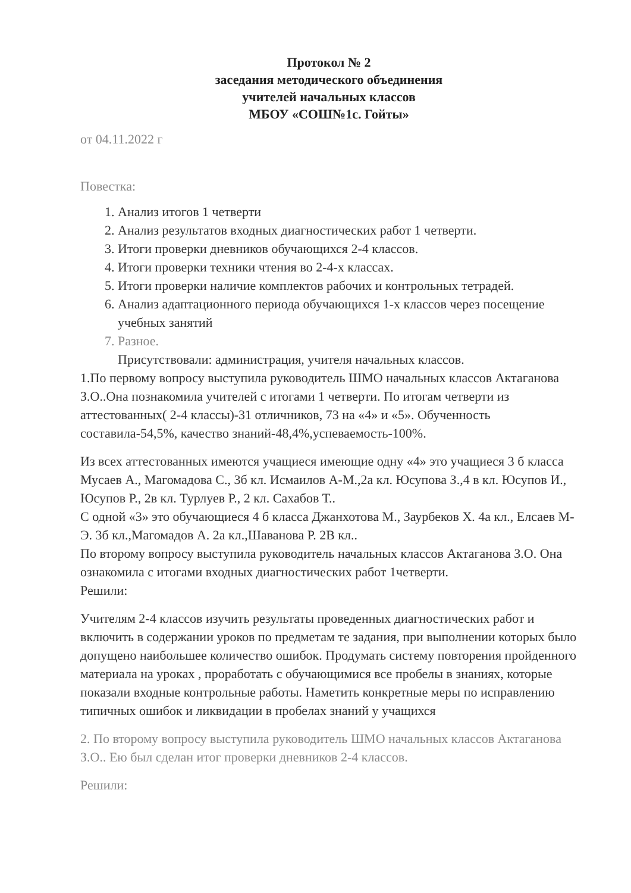Протокол № 2
заседания методического объединения
учителей начальных классов
МБОУ «СОШ№1с. Гойты»
от 04.11.2022 г
Повестка:
1. Анализ итогов 1 четверти
2. Анализ результатов входных диагностических работ 1 четверти.
3. Итоги проверки дневников обучающихся 2-4 классов.
4. Итоги проверки техники чтения во 2-4-х классах.
5. Итоги проверки наличие комплектов рабочих и контрольных тетрадей.
6. Анализ адаптационного периода обучающихся 1-х классов через посещение учебных занятий
7. Разное.
Присутствовали: администрация, учителя начальных классов.
1.По первому вопросу выступила руководитель ШМО начальных классов Актаганова З.О..Она познакомила учителей с итогами 1 четверти. По итогам четверти из аттестованных( 2-4 классы)-31 отличников, 73 на «4» и «5». Обученность составила-54,5%, качество знаний-48,4%,успеваемость-100%.
Из всех аттестованных имеются учащиеся имеющие одну «4» это учащиеся 3 б класса Мусаев А., Магомадова С., 3б кл. Исмаилов А-М.,2а кл. Юсупова З.,4 в кл. Юсупов И., Юсупов Р., 2в кл. Турлуев Р., 2 кл. Сахабов Т..
С одной «3» это обучающиеся 4 б класса Джанхотова М., Заурбеков Х. 4а кл., Елсаев М-Э. 3б кл.,Магомадов А. 2а кл.,Шаванова Р. 2В кл..
По второму вопросу выступила руководитель начальных классов Актаганова З.О. Она ознакомила с итогами входных диагностических работ 1четверти.
Решили:
Учителям 2-4 классов изучить результаты проведенных диагностических работ и включить в содержании уроков по предметам те задания, при выполнении которых было допущено наибольшее количество ошибок. Продумать систему повторения пройденного материала на уроках , проработать с обучающимися все пробелы в знаниях, которые показали входные контрольные работы. Наметить конкретные меры по исправлению типичных ошибок и ликвидации в пробелах знаний у учащихся
2. По второму вопросу выступила руководитель ШМО начальных классов Актаганова З.О.. Ею был сделан итог проверки дневников 2-4 классов.
Решили: